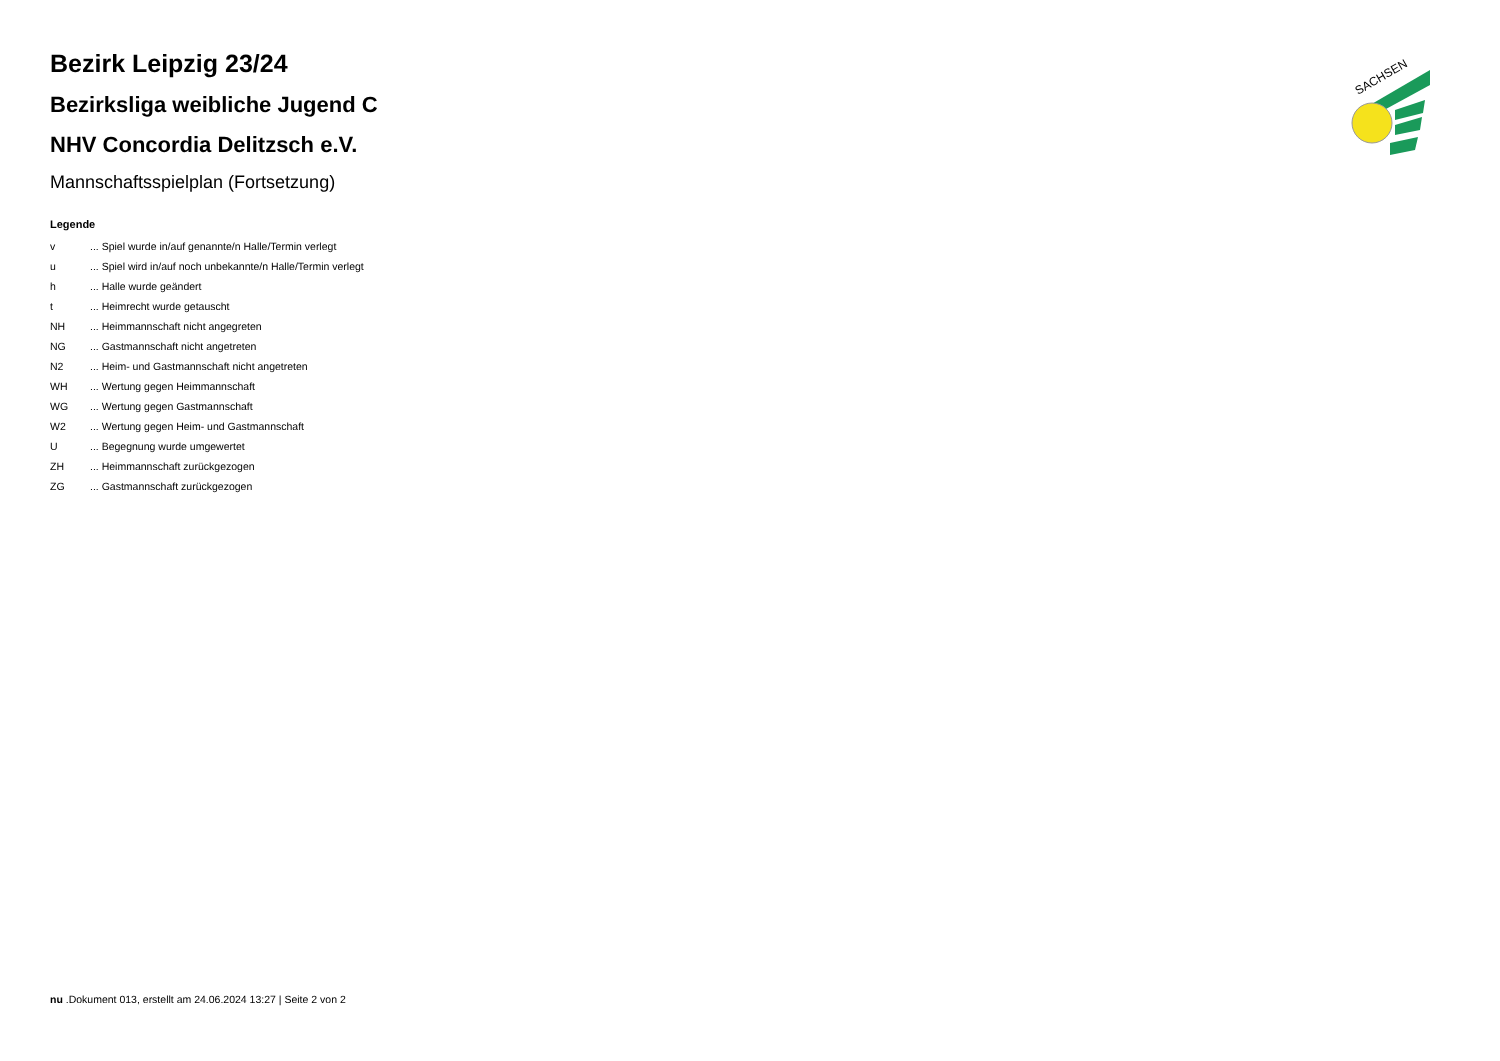SACHSEN
Bezirk Leipzig 23/24
Bezirksliga weibliche Jugend C
NHV Concordia Delitzsch e.V.
Mannschaftsspielplan (Fortsetzung)
Legende
| v | ... Spiel wurde in/auf genannte/n Halle/Termin verlegt |
| u | ... Spiel wird in/auf noch unbekannte/n Halle/Termin verlegt |
| h | ... Halle wurde geändert |
| t | ... Heimrecht wurde getauscht |
| NH | ... Heimmannschaft nicht angegreten |
| NG | ... Gastmannschaft nicht angetreten |
| N2 | ... Heim- und Gastmannschaft nicht angetreten |
| WH | ... Wertung gegen Heimmannschaft |
| WG | ... Wertung gegen Gastmannschaft |
| W2 | ... Wertung gegen Heim- und Gastmannschaft |
| U | ... Begegnung wurde umgewertet |
| ZH | ... Heimmannschaft zurückgezogen |
| ZG | ... Gastmannschaft zurückgezogen |
nu .Dokument 013, erstellt am 24.06.2024 13:27 | Seite 2 von 2